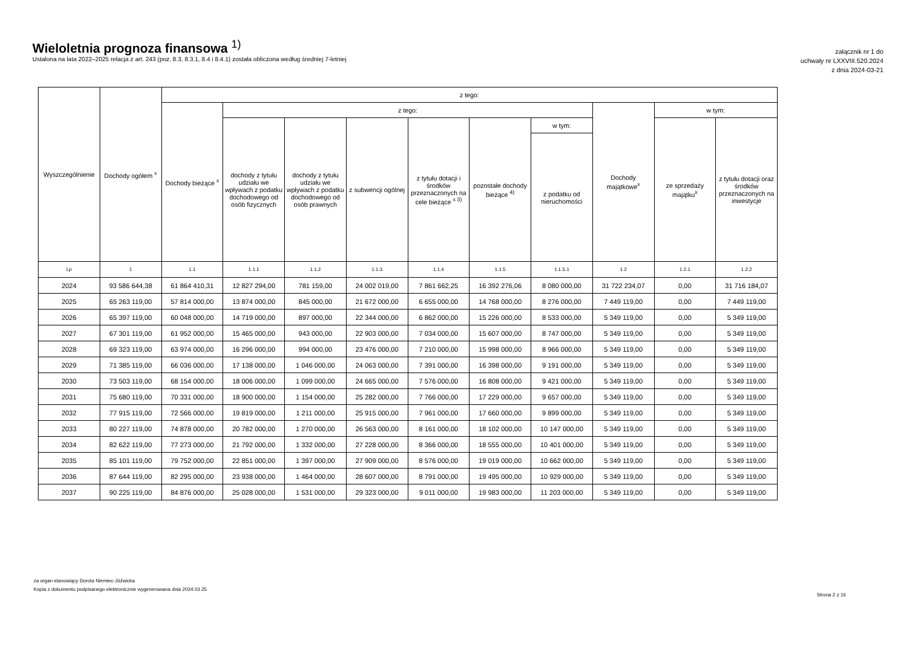Wieloletnia prognoza finansowa <sup>1)</sup>
Ustalona na lata 2022–2025 relacja z art. 243 (poz. 8.3, 8.3.1, 8.4 i 8.4.1) została obliczona według średniej 7-letniej
załącznik nr 1 do
uchwały nr LXXVIII.520.2024
z dnia 2024-03-21
| Wyszczególnienie | Dochody ogółem <sup>x</sup> | z tego: | | | | | | | | | |
| --- | --- | --- | --- | --- | --- | --- | --- | --- | --- | --- | --- |
| | | Dochody bieżące <sup>x</sup> | z tego: | | | | | | Dochody majątkowe<sup>x</sup> | w tym: | |
| | | | dochody z tytułu udziału we wpływach z podatku dochodowego od osób fizycznych | dochody z tytułu udziału we wpływach z podatku dochodowego od osób prawnych | z subwencji ogólnej | z tytułu dotacji i środków przeznaczonych na cele bieżące <sup>x 3)</sup> | pozostałe dochody bieżące <sup>4)</sup> | w tym: | | ze sprzedaży majątku<sup>x</sup> | z tytułu dotacji oraz środków przeznaczonych na inwestycje |
| | | | | | | | | z podatku od nieruchomości | | | |
| Lp | 1 | 1.1 | 1.1.1 | 1.1.2 | 1.1.3 | 1.1.4 | 1.1.5 | 1.1.5.1 | 1.2 | 1.2.1 | 1.2.2 |
| 2024 | 93 586 644,38 | 61 864 410,31 | 12 827 294,00 | 781 159,00 | 24 002 019,00 | 7 861 662,25 | 16 392 276,06 | 8 080 000,00 | 31 722 234,07 | 0,00 | 31 716 184,07 |
| 2025 | 65 263 119,00 | 57 814 000,00 | 13 874 000,00 | 845 000,00 | 21 672 000,00 | 6 655 000,00 | 14 768 000,00 | 8 276 000,00 | 7 449 119,00 | 0,00 | 7 449 119,00 |
| 2026 | 65 397 119,00 | 60 048 000,00 | 14 719 000,00 | 897 000,00 | 22 344 000,00 | 6 862 000,00 | 15 226 000,00 | 8 533 000,00 | 5 349 119,00 | 0,00 | 5 349 119,00 |
| 2027 | 67 301 119,00 | 61 952 000,00 | 15 465 000,00 | 943 000,00 | 22 903 000,00 | 7 034 000,00 | 15 607 000,00 | 8 747 000,00 | 5 349 119,00 | 0,00 | 5 349 119,00 |
| 2028 | 69 323 119,00 | 63 974 000,00 | 16 296 000,00 | 994 000,00 | 23 476 000,00 | 7 210 000,00 | 15 998 000,00 | 8 966 000,00 | 5 349 119,00 | 0,00 | 5 349 119,00 |
| 2029 | 71 385 119,00 | 66 036 000,00 | 17 138 000,00 | 1 046 000,00 | 24 063 000,00 | 7 391 000,00 | 16 398 000,00 | 9 191 000,00 | 5 349 119,00 | 0,00 | 5 349 119,00 |
| 2030 | 73 503 119,00 | 68 154 000,00 | 18 006 000,00 | 1 099 000,00 | 24 665 000,00 | 7 576 000,00 | 16 808 000,00 | 9 421 000,00 | 5 349 119,00 | 0,00 | 5 349 119,00 |
| 2031 | 75 680 119,00 | 70 331 000,00 | 18 900 000,00 | 1 154 000,00 | 25 282 000,00 | 7 766 000,00 | 17 229 000,00 | 9 657 000,00 | 5 349 119,00 | 0,00 | 5 349 119,00 |
| 2032 | 77 915 119,00 | 72 566 000,00 | 19 819 000,00 | 1 211 000,00 | 25 915 000,00 | 7 961 000,00 | 17 660 000,00 | 9 899 000,00 | 5 349 119,00 | 0,00 | 5 349 119,00 |
| 2033 | 80 227 119,00 | 74 878 000,00 | 20 782 000,00 | 1 270 000,00 | 26 563 000,00 | 8 161 000,00 | 18 102 000,00 | 10 147 000,00 | 5 349 119,00 | 0,00 | 5 349 119,00 |
| 2034 | 82 622 119,00 | 77 273 000,00 | 21 792 000,00 | 1 332 000,00 | 27 228 000,00 | 8 366 000,00 | 18 555 000,00 | 10 401 000,00 | 5 349 119,00 | 0,00 | 5 349 119,00 |
| 2035 | 85 101 119,00 | 79 752 000,00 | 22 851 000,00 | 1 397 000,00 | 27 909 000,00 | 8 576 000,00 | 19 019 000,00 | 10 662 000,00 | 5 349 119,00 | 0,00 | 5 349 119,00 |
| 2036 | 87 644 119,00 | 82 295 000,00 | 23 938 000,00 | 1 464 000,00 | 28 607 000,00 | 8 791 000,00 | 19 495 000,00 | 10 929 000,00 | 5 349 119,00 | 0,00 | 5 349 119,00 |
| 2037 | 90 225 119,00 | 84 876 000,00 | 25 028 000,00 | 1 531 000,00 | 29 323 000,00 | 9 011 000,00 | 19 983 000,00 | 11 203 000,00 | 5 349 119,00 | 0,00 | 5 349 119,00 |
za organ stanowiący Dorota Niemiec-Jóźwicka
Kopia z dokumentu podpisanego elektronicznie wygenerowana dnia 2024.03.25
Strona 2 z 16